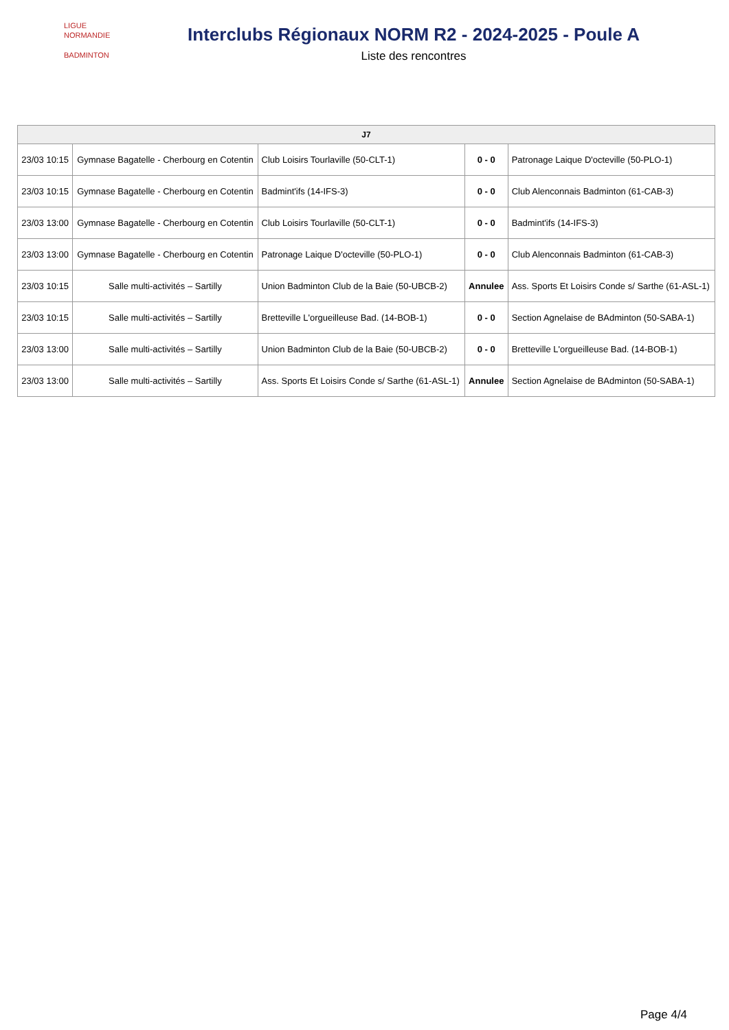LIGUE
NORMANDIE
BADMINTON
Interclubs Régionaux NORM R2 - 2024-2025 - Poule A
Liste des rencontres
| J7 | | | | |
| --- | --- | --- | --- | --- |
| 23/03 10:15 | Gymnase Bagatelle - Cherbourg en Cotentin | Club Loisirs Tourlaville (50-CLT-1) | 0 - 0 | Patronage Laique D'octeville (50-PLO-1) |
| 23/03 10:15 | Gymnase Bagatelle - Cherbourg en Cotentin | Badmint'ifs (14-IFS-3) | 0 - 0 | Club Alenconnais Badminton (61-CAB-3) |
| 23/03 13:00 | Gymnase Bagatelle - Cherbourg en Cotentin | Club Loisirs Tourlaville (50-CLT-1) | 0 - 0 | Badmint'ifs (14-IFS-3) |
| 23/03 13:00 | Gymnase Bagatelle - Cherbourg en Cotentin | Patronage Laique D'octeville (50-PLO-1) | 0 - 0 | Club Alenconnais Badminton (61-CAB-3) |
| 23/03 10:15 | Salle multi-activités – Sartilly | Union Badminton Club de la Baie (50-UBCB-2) | Annulee | Ass. Sports Et Loisirs Conde s/ Sarthe (61-ASL-1) |
| 23/03 10:15 | Salle multi-activités – Sartilly | Bretteville L'orgueilleuse Bad. (14-BOB-1) | 0 - 0 | Section Agnelaise de BAdminton (50-SABA-1) |
| 23/03 13:00 | Salle multi-activités – Sartilly | Union Badminton Club de la Baie (50-UBCB-2) | 0 - 0 | Bretteville L'orgueilleuse Bad. (14-BOB-1) |
| 23/03 13:00 | Salle multi-activités – Sartilly | Ass. Sports Et Loisirs Conde s/ Sarthe (61-ASL-1) | Annulee | Section Agnelaise de BAdminton (50-SABA-1) |
Page 4/4